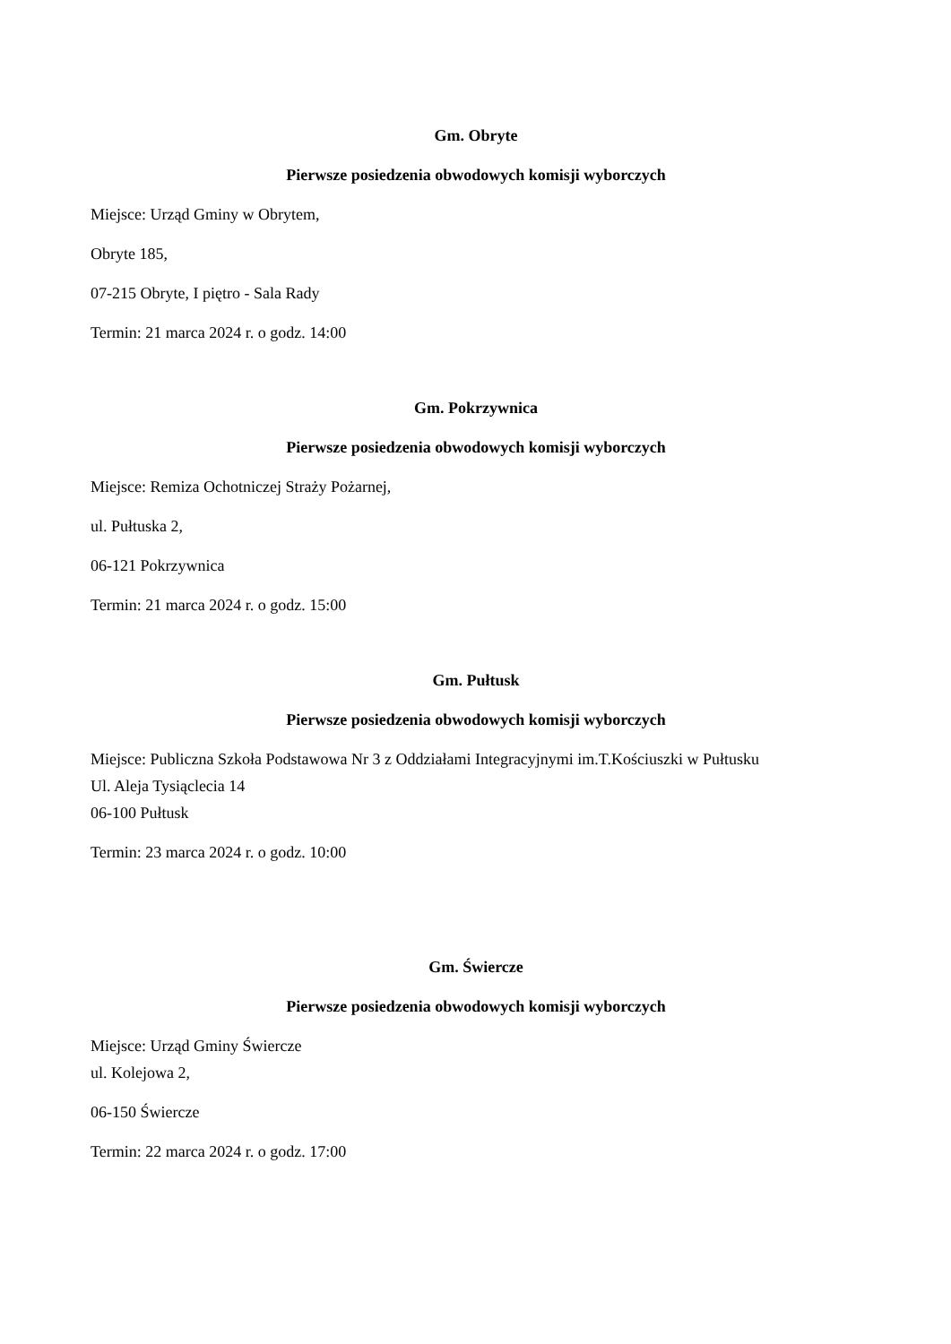Gm. Obryte
Pierwsze posiedzenia obwodowych komisji wyborczych
Miejsce: Urząd Gminy w Obrytem,
Obryte 185,
07-215 Obryte, I piętro - Sala Rady
Termin: 21 marca 2024 r. o godz. 14:00
Gm. Pokrzywnica
Pierwsze posiedzenia obwodowych komisji wyborczych
Miejsce: Remiza Ochotniczej Straży Pożarnej,
ul. Pułtuska 2,
06-121 Pokrzywnica
Termin: 21 marca 2024 r. o godz. 15:00
Gm. Pułtusk
Pierwsze posiedzenia obwodowych komisji wyborczych
Miejsce: Publiczna Szkoła Podstawowa Nr 3 z Oddziałami Integracyjnymi im.T.Kościuszki w Pułtusku
Ul. Aleja Tysiąclecia 14
06-100 Pułtusk
Termin: 23 marca 2024 r. o godz. 10:00
Gm. Świercze
Pierwsze posiedzenia obwodowych komisji wyborczych
Miejsce: Urząd Gminy Świercze
ul. Kolejowa 2,
06-150 Świercze
Termin: 22 marca 2024 r. o godz. 17:00